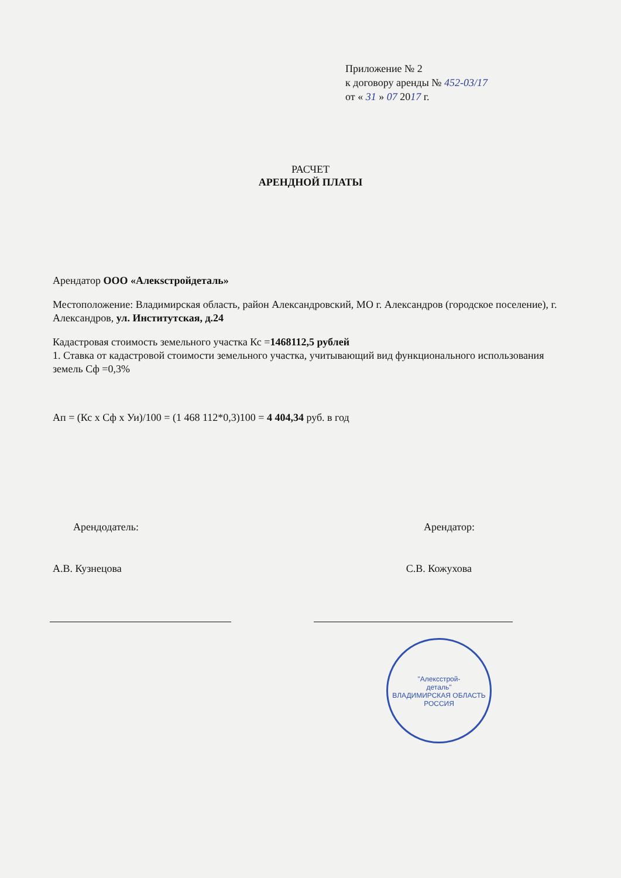Приложение № 2
к договору аренды № 452-03/17
от « 31 » 07 2017 г.
РАСЧЕТ
АРЕНДНОЙ ПЛАТЫ
Арендатор ООО «Алекsстройдеталь»
Местоположение: Владимирская область, район Александровский, МО г. Александров (городское поселение), г. Александров, ул. Институтская, д.24
Кадастровая стоимость земельного участка Кс =1468112,5 рублей
1. Ставка от кадастровой стоимости земельного участка, учитывающий вид функционального использования земель Сф =0,3%
Ап = (Кс х Сф х Уи)/100 = (1 468 112*0,3)100 = 4 404,34 руб. в год
Арендодатель: Арендатор:
А.В. Кузнецова С.В. Кожухова
"Алексстрой-
деталь"
ВЛАДИМИРСКАЯ ОБЛАСТЬ
РОССИЯ